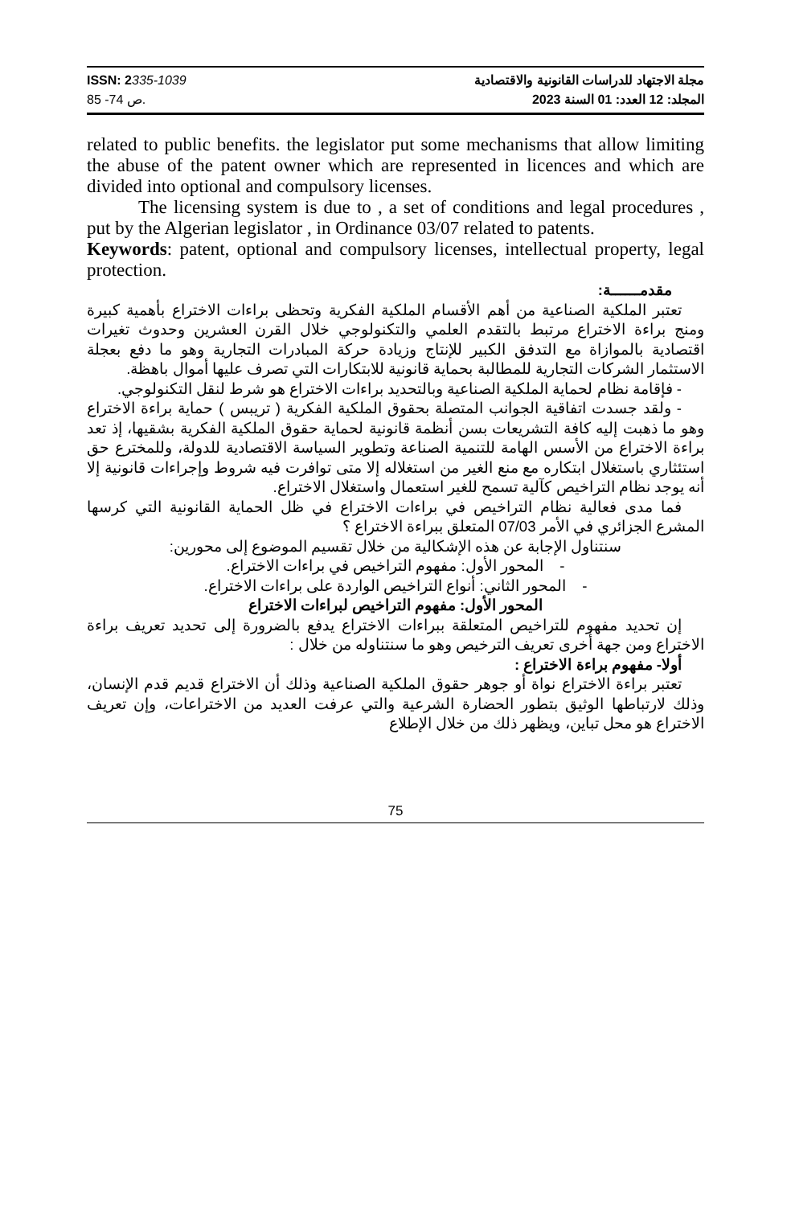ISSN: 2335-1039
ص 74- 85.
مجلة الاجتهاد للدراسات القانونية والاقتصادية
المجلد: 12 العدد: 01 السنة 2023
related to public benefits. the legislator put some mechanisms that allow limiting the abuse of the patent owner which are represented in licences and which are divided into optional and compulsory licenses.
The licensing system is due to , a set of conditions and legal procedures , put by the Algerian legislator , in Ordinance 03/07 related to patents.
Keywords: patent, optional and compulsory licenses, intellectual property, legal protection.
مقدمــــــة:
تعتبر الملكية الصناعية من أهم الأقسام الملكية الفكرية وتحظى براءات الاختراع بأهمية كبيرة ومنج براءة الاختراع مرتبط بالتقدم العلمي والتكنولوجي خلال القرن العشرين وحدوث تغيرات اقتصادية بالموازاة مع التدفق الكبير للإنتاج وزيادة حركة المبادرات التجارية وهو ما دفع بعجلة الاستثمار الشركات التجارية للمطالبة بحماية قانونية للابتكارات التي تصرف عليها أموال باهظة.
- فإقامة نظام لحماية الملكية الصناعية وبالتحديد براءات الاختراع هو شرط لنقل التكنولوجي.
- ولقد جسدت اتفاقية الجوانب المتصلة بحقوق الملكية الفكرية ( تريبس ) حماية براءة الاختراع وهو ما ذهبت إليه كافة التشريعات بسن أنظمة قانونية لحماية حقوق الملكية الفكرية بشقيها، إذ تعد براءة الاختراع من الأسس الهامة للتنمية الصناعة وتطوير السياسة الاقتصادية للدولة، وللمخترع حق استئثاري باستغلال ابتكاره مع منع الغير من استغلاله إلا متى توافرت فيه شروط وإجراءات قانونية إلا أنه يوجد نظام التراخيص كآلية تسمح للغير استعمال واستغلال الاختراع.
فما مدى فعالية نظام التراخيص في براءات الاختراع في ظل الحماية القانونية التي كرسها المشرع الجزائري في الأمر 07/03 المتعلق ببراءة الاختراع ؟
سنتناول الإجابة عن هذه الإشكالية من خلال تقسيم الموضوع إلى محورين:
- المحور الأول: مفهوم التراخيص في براءات الاختراع.
- المحور الثاني: أنواع التراخيص الواردة على براءات الاختراع.
المحور الأول: مفهوم التراخيص لبراءات الاختراع
إن تحديد مفهوم للتراخيص المتعلقة ببراءات الاختراع يدفع بالضرورة إلى تحديد تعريف براءة الاختراع ومن جهة أخرى تعريف الترخيص وهو ما سنتناوله من خلال :
أولا- مفهوم براءة الاختراع :
تعتبر براءة الاختراع نواة أو جوهر حقوق الملكية الصناعية وذلك أن الاختراع قديم قدم الإنسان، وذلك لارتباطها الوثيق بتطور الحضارة الشرعية والتي عرفت العديد من الاختراعات، وإن تعريف الاختراع هو محل تباين، ويظهر ذلك من خلال الإطلاع
75